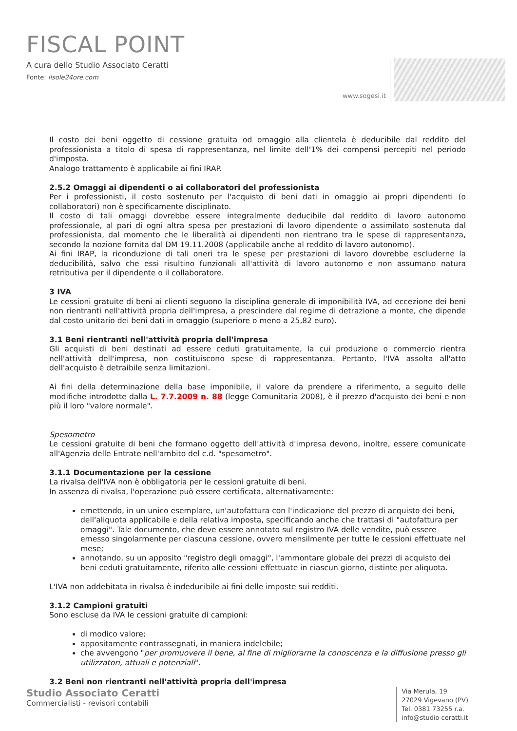FISCAL POINT
A cura dello Studio Associato Ceratti
Fonte: ilsole24ore.com
www.sogesi.it
Il costo dei beni oggetto di cessione gratuita od omaggio alla clientela è deducibile dal reddito del professionista a titolo di spesa di rappresentanza, nel limite dell'1% dei compensi percepiti nel periodo d'imposta.
Analogo trattamento è applicabile ai fini IRAP.
2.5.2 Omaggi ai dipendenti o ai collaboratori del professionista
Per i professionisti, il costo sostenuto per l'acquisto di beni dati in omaggio ai propri dipendenti (o collaboratori) non è specificamente disciplinato.
Il costo di tali omaggi dovrebbe essere integralmente deducibile dal reddito di lavoro autonomo professionale, al pari di ogni altra spesa per prestazioni di lavoro dipendente o assimilato sostenuta dal professionista, dal momento che le liberalità ai dipendenti non rientrano tra le spese di rappresentanza, secondo la nozione fornita dal DM 19.11.2008 (applicabile anche al reddito di lavoro autonomo).
Ai fini IRAP, la riconduzione di tali oneri tra le spese per prestazioni di lavoro dovrebbe escluderne la deducibilità, salvo che essi risultino funzionali all'attività di lavoro autonomo e non assumano natura retributiva per il dipendente o il collaboratore.
3 IVA
Le cessioni gratuite di beni ai clienti seguono la disciplina generale di imponibilità IVA, ad eccezione dei beni non rientranti nell'attività propria dell'impresa, a prescindere dal regime di detrazione a monte, che dipende dal costo unitario dei beni dati in omaggio (superiore o meno a 25,82 euro).
3.1 Beni rientranti nell'attività propria dell'impresa
Gli acquisti di beni destinati ad essere ceduti gratuitamente, la cui produzione o commercio rientra nell'attività dell'impresa, non costituiscono spese di rappresentanza. Pertanto, l'IVA assolta all'atto dell'acquisto è detraibile senza limitazioni.
Ai fini della determinazione della base imponibile, il valore da prendere a riferimento, a seguito delle modifiche introdotte dalla L. 7.7.2009 n. 88 (legge Comunitaria 2008), è il prezzo d'acquisto dei beni e non più il loro "valore normale".
Spesometro
Le cessioni gratuite di beni che formano oggetto dell'attività d'impresa devono, inoltre, essere comunicate all'Agenzia delle Entrate nell'ambito del c.d. "spesometro".
3.1.1 Documentazione per la cessione
La rivalsa dell'IVA non è obbligatoria per le cessioni gratuite di beni.
In assenza di rivalsa, l'operazione può essere certificata, alternativamente:
emettendo, in un unico esemplare, un'autofattura con l'indicazione del prezzo di acquisto dei beni, dell'aliquota applicabile e della relativa imposta, specificando anche che trattasi di "autofattura per omaggi". Tale documento, che deve essere annotato sul registro IVA delle vendite, può essere emesso singolarmente per ciascuna cessione, ovvero mensilmente per tutte le cessioni effettuate nel mese;
annotando, su un apposito "registro degli omaggi", l'ammontare globale dei prezzi di acquisto dei beni ceduti gratuitamente, riferito alle cessioni effettuate in ciascun giorno, distinte per aliquota.
L'IVA non addebitata in rivalsa è indeducibile ai fini delle imposte sui redditi.
3.1.2 Campioni gratuiti
Sono escluse da IVA le cessioni gratuite di campioni:
di modico valore;
appositamente contrassegnati, in maniera indelebile;
che avvengono "per promuovere il bene, al fine di migliorarne la conoscenza e la diffusione presso gli utilizzatori, attuali e potenziali".
3.2 Beni non rientranti nell'attività propria dell'impresa
Studio Associato Ceratti
Commercialisti - revisori contabili
Via Merula, 19
27029 Vigevano (PV)
Tel. 0381 73255 r.a.
info@studio ceratti.it